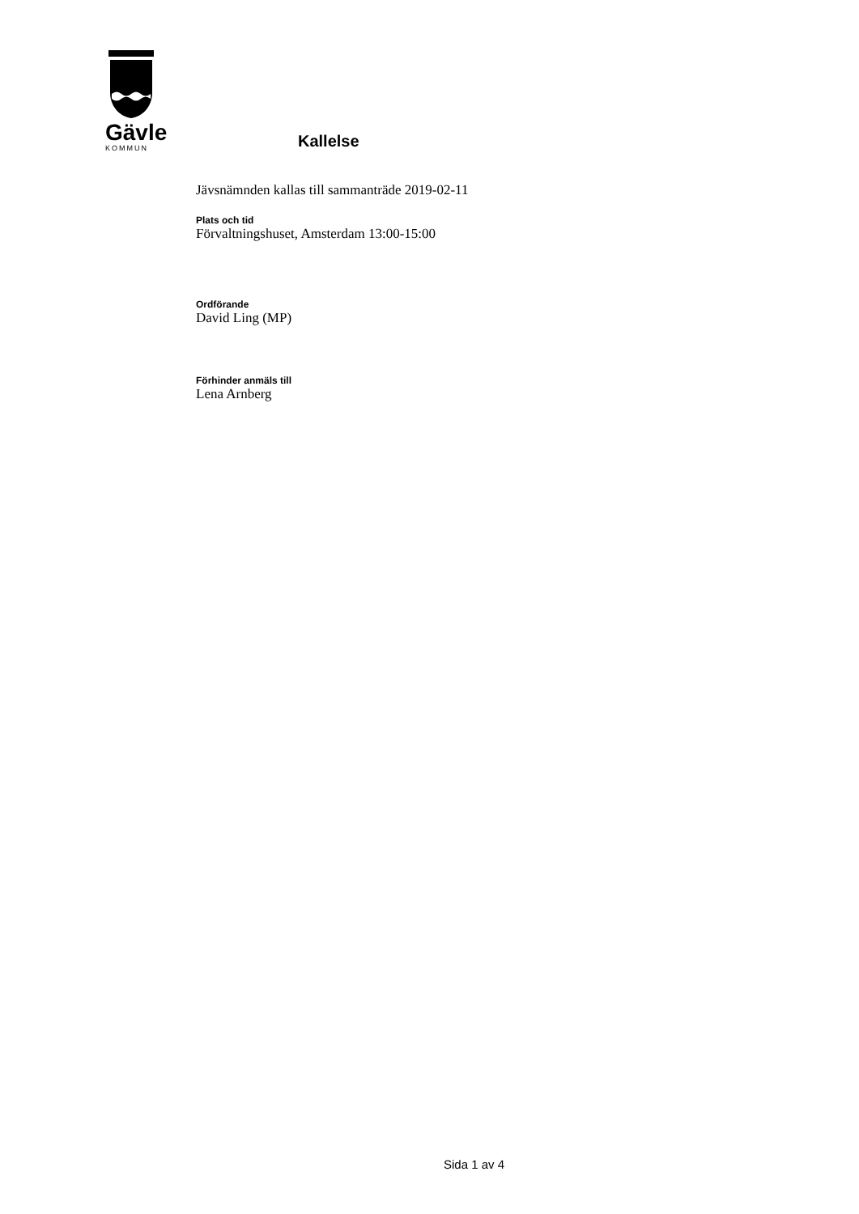Gävle
KOMMUN
Kallelse
Jävsnämnden kallas till sammanträde 2019-02-11
Plats och tid
Förvaltningshuset, Amsterdam 13:00-15:00
Ordförande
David Ling (MP)
Förhinder anmäls till
Lena Arnberg
Sida 1 av 4